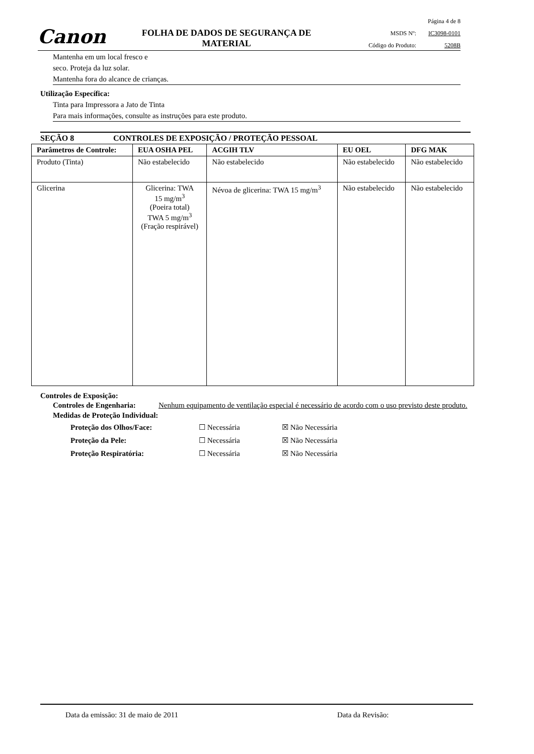Canon
FOLHA DE DADOS DE SEGURANÇA DE MATERIAL
Página 4 de 8
MSDS Nº: IC3098-0101
Código do Produto: 5208B
Mantenha em um local fresco e
seco. Proteja da luz solar.
Mantenha fora do alcance de crianças.
Utilização Específica:
Tinta para Impressora a Jato de Tinta
Para mais informações, consulte as instruções para este produto.
SEÇÃO 8 CONTROLES DE EXPOSIÇÃO / PROTEÇÃO PESSOAL
| Parâmetros de Controle: | EUA OSHA PEL | ACGIH TLV | EU OEL | DFG MAK |
| --- | --- | --- | --- | --- |
| Produto (Tinta) | Não estabelecido | Não estabelecido | Não estabelecido | Não estabelecido |
| Glicerina | Glicerina: TWA 15 mg/m<sup>3</sup> (Poeira total) TWA 5 mg/m<sup>3</sup> (Fração respirável) | Névoa de glicerina: TWA 15 mg/m<sup>3</sup> | Não estabelecido | Não estabelecido |
Controles de Exposição:
Controles de Engenharia: Nenhum equipamento de ventilação especial é necessário de acordo com o uso previsto deste produto.
Medidas de Proteção Individual:
Proteção dos Olhos/Face: ☐ Necessária ☒ Não Necessária
Proteção da Pele: ☐ Necessária ☒ Não Necessária
Proteção Respiratória: ☐ Necessária ☒ Não Necessária
Data da emissão: 31 de maio de 2011 Data da Revisão: